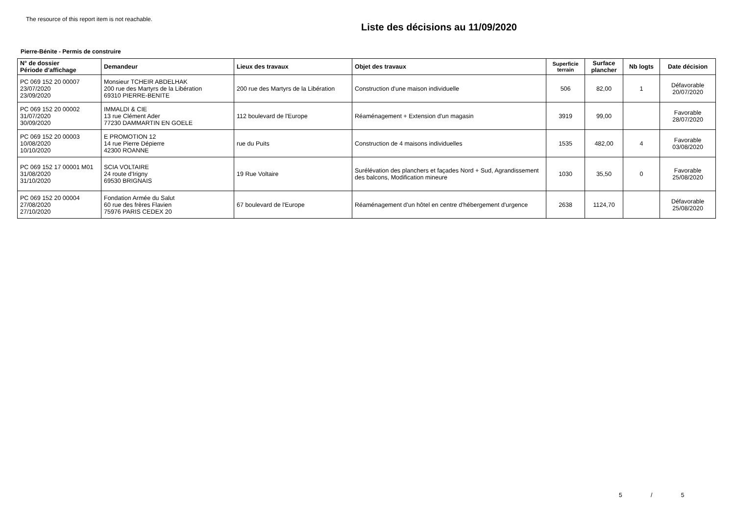The resource of this report item is not reachable.
Liste des décisions au 11/09/2020
Pierre-Bénite - Permis de construire
| N° de dossier Période d'affichage | Demandeur | Lieux des travaux | Objet des travaux | Superficie terrain | Surface plancher | Nb logts | Date décision |
| --- | --- | --- | --- | --- | --- | --- | --- |
| PC 069 152 20 00007 23/07/2020 23/09/2020 | Monsieur TCHEIR ABDELHAK 200 rue des Martyrs de la Libération 69310 PIERRE-BENITE | 200 rue des Martyrs de la Libération | Construction d'une maison individuelle | 506 | 82,00 | 1 | Défavorable 20/07/2020 |
| PC 069 152 20 00002 31/07/2020 30/09/2020 | IMMALDI & CIE 13 rue Clément Ader 77230 DAMMARTIN EN GOELE | 112 boulevard de l'Europe | Réaménagement + Extension d'un magasin | 3919 | 99,00 | | Favorable 28/07/2020 |
| PC 069 152 20 00003 10/08/2020 10/10/2020 | E PROMOTION 12 14 rue Pierre Dépierre 42300 ROANNE | rue du Puits | Construction de 4 maisons individuelles | 1535 | 482,00 | 4 | Favorable 03/08/2020 |
| PC 069 152 17 00001 M01 31/08/2020 31/10/2020 | SCIA VOLTAIRE 24 route d'Irigny 69530 BRIGNAIS | 19 Rue Voltaire | Surélévation des planchers et façades Nord + Sud, Agrandissement des balcons, Modification mineure | 1030 | 35,50 | 0 | Favorable 25/08/2020 |
| PC 069 152 20 00004 27/08/2020 27/10/2020 | Fondation Armée du Salut 60 rue des frères Flavien 75976 PARIS CEDEX 20 | 67 boulevard de l'Europe | Réaménagement d'un hôtel en centre d'hébergement d'urgence | 2638 | 1124,70 | | Défavorable 25/08/2020 |
5 / 5